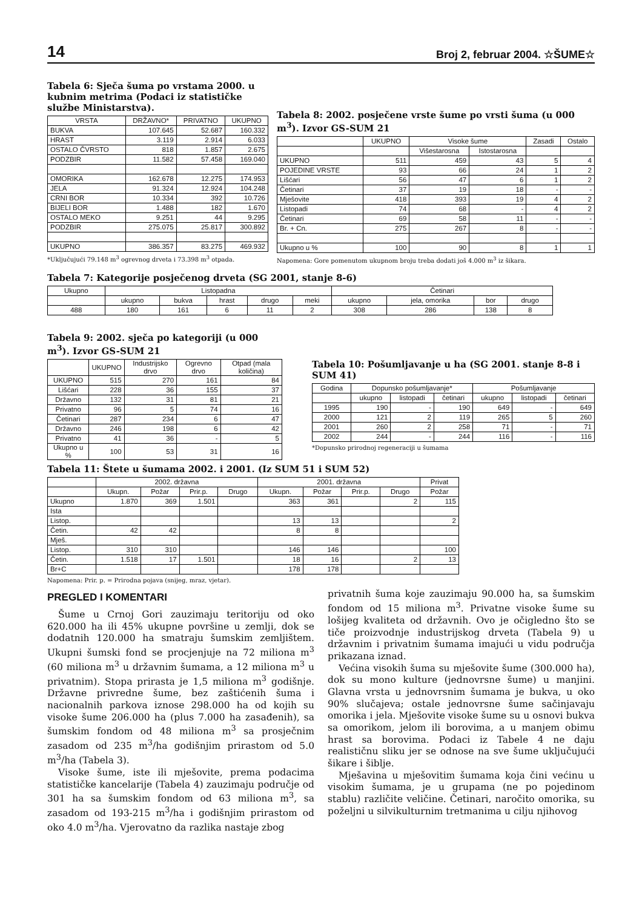14 Broj 2, februar 2004. ☆ŠUME☆
Tabela 6: Sječa šuma po vrstama 2000. u kubnim metrima (Podaci iz statističke službe Ministarstva).
| VRSTA | DRŽAVNO* | PRIVATNO | UKUPNO |
| --- | --- | --- | --- |
| BUKVA | 107.645 | 52.687 | 160.332 |
| HRAST | 3.119 | 2.914 | 6.033 |
| OSTALO ČVRSTO | 818 | 1.857 | 2.675 |
| PODZBIR | 11.582 | 57.458 | 169.040 |
| OMORIKA | 162.678 | 12.275 | 174.953 |
| JELA | 91.324 | 12.924 | 104.248 |
| CRNI BOR | 10.334 | 392 | 10.726 |
| BIJELI BOR | 1.488 | 182 | 1.670 |
| OSTALO MEKO | 9.251 | 44 | 9.295 |
| PODZBIR | 275.075 | 25.817 | 300.892 |
| UKUPNO | 386.357 | 83.275 | 469.932 |
*Uključujući 79.148 m<sup>3</sup> ogrevnog drveta i 73.398 m<sup>3</sup> otpada.
Tabela 8: 2002. posječene vrste šume po vrsti šuma (u 000 m<sup>3</sup>). Izvor GS-SUM 21
| | UKUPNO | Visoke šume | | Zasadi | Ostalo |
| --- | --- | --- | --- | --- | --- |
| | | Višestarosna | Istostarosna | | |
| UKUPNO | 511 | 459 | 43 | 5 | 4 |
| POJEDINE VRSTE | 93 | 66 | 24 | 1 | 2 |
| Lišćari | 56 | 47 | 6 | 1 | 2 |
| Četinari | 37 | 19 | 18 | - | - |
| Mješovite | 418 | 393 | 19 | 4 | 2 |
| Listopadi | 74 | 68 | - | 4 | 2 |
| Četinari | 69 | 58 | 11 | - | - |
| Br. + Cn. | 275 | 267 | 8 | - | - |
| Ukupno u % | 100 | 90 | 8 | 1 | 1 |
Napomena: Gore pomenutom ukupnom broju treba dodati još 4.000 m<sup>3</sup> iz šikara.
Tabela 7: Kategorije posječenog drveta (SG 2001, stanje 8-6)
| Ukupno | Listopadna | | | | | Četinari | | | |
| --- | --- | --- | --- | --- | --- | --- | --- | --- | --- |
| | ukupno | bukva | hrast | drugo | meki | ukupno | jela, omorika | bor | drugo |
| 488 | 180 | 161 | 6 | 11 | 2 | 308 | 286 | 138 | 8 |
Tabela 9: 2002. sječa po kategoriji (u 000 m<sup>3</sup>). Izvor GS-SUM 21
| | UKUPNO | Industrijsko drvo | Ogrevno drvo | Otpad (mala količina) |
| --- | --- | --- | --- | --- |
| UKUPNO | 515 | 270 | 161 | 84 |
| Lišćari | 228 | 36 | 155 | 37 |
| Državno | 132 | 31 | 81 | 21 |
| Privatno | 96 | 5 | 74 | 16 |
| Četinari | 287 | 234 | 6 | 47 |
| Državno | 246 | 198 | 6 | 42 |
| Privatno | 41 | 36 | - | 5 |
| Ukupno u % | 100 | 53 | 31 | 16 |
Tabela 10: Pošumljavanje u ha (SG 2001. stanje 8-8 i SUM 41)
| Godina | Dopunsko pošumljavanje* | | | Pošumljavanje | | |
| --- | --- | --- | --- | --- | --- | --- |
| | ukupno | listopadi | četinari | ukupno | listopadi | četinari |
| 1995 | 190 | - | 190 | 649 | - | 649 |
| 2000 | 121 | 2 | 119 | 265 | 5 | 260 |
| 2001 | 260 | 2 | 258 | 71 | - | 71 |
| 2002 | 244 | - | 244 | 116 | - | 116 |
*Dopunsko prirodnoj regeneraciji u šumama
Tabela 11: Štete u šumama 2002. i 2001. (Iz SUM 51 i SUM 52)
| | 2002. državna | | | | 2001. državna | | | | Privat |
| --- | --- | --- | --- | --- | --- | --- | --- | --- | --- |
| | Ukupn. | Požar | Prir.p. | Drugo | Ukupn. | Požar | Prir.p. | Drugo | Požar |
| Ukupno | 1.870 | 369 | 1.501 | | 363 | 361 | | 2 | 115 |
| Ista | | | | | | | | | |
| Listop. | | | | | 13 | 13 | | | 2 |
| Četin. | 42 | 42 | | | 8 | 8 | | | |
| Mješ. | | | | | | | | | |
| Listop. | 310 | 310 | | | 146 | 146 | | | 100 |
| Četin. | 1.518 | 17 | 1.501 | | 18 | 16 | | 2 | 13 |
| Br+C | | | | | 178 | 178 | | | |
Napomena: Prir. p. = Prirodna pojava (snijeg, mraz, vjetar).
PREGLED I KOMENTARI
Šume u Crnoj Gori zauzimaju teritoriju od oko 620.000 ha ili 45% ukupne površine u zemlji, dok se dodatnih 120.000 ha smatraju šumskim zemljištem. Ukupni šumski fond se procjenjuje na 72 miliona m<sup>3</sup> (60 miliona m<sup>3</sup> u državnim šumama, a 12 miliona m<sup>3</sup> u privatnim). Stopa prirasta je 1,5 miliona m<sup>3</sup> godišnje. Državne privredne šume, bez zaštićenih šuma i nacionalnih parkova iznose 298.000 ha od kojih su visoke šume 206.000 ha (plus 7.000 ha zasađenih), sa šumskim fondom od 48 miliona m<sup>3</sup> sa prosječnim zasadom od 235 m<sup>3</sup>/ha godišnjim prirastom od 5.0 m<sup>3</sup>/ha (Tabela 3).
Visoke šume, iste ili mješovite, prema podacima statističke kancelarije (Tabela 4) zauzimaju područje od 301 ha sa šumskim fondom od 63 miliona m<sup>3</sup>, sa zasadom od 193-215 m<sup>3</sup>/ha i godišnjim prirastom od oko 4.0 m<sup>3</sup>/ha. Vjerovatno da razlika nastaje zbog
privatnih šuma koje zauzimaju 90.000 ha, sa šumskim fondom od 15 miliona m<sup>3</sup>. Privatne visoke šume su lošijeg kvaliteta od državnih. Ovo je očigledno što se tiče proizvodnje industrijskog drveta (Tabela 9) u državnim i privatnim šumama imajući u vidu područja prikazana iznad.
Većina visokih šuma su mješovite šume (300.000 ha), dok su mono kulture (jednovrsne šume) u manjini. Glavna vrsta u jednovrsnim šumama je bukva, u oko 90% slučajeva; ostale jednovrsne šume sačinjavaju omorika i jela. Mješovite visoke šume su u osnovi bukva sa omorikom, jelom ili borovima, a u manjem obimu hrast sa borovima. Podaci iz Tabele 4 ne daju realističnu sliku jer se odnose na sve šume uključujući šikare i šiblje.
Mješavina u mješovitim šumama koja čini većinu u visokim šumama, je u grupama (ne po pojedinom stablu) različite veličine. Četinari, naročito omorika, su poželjni u silvikulturnim tretmanima u cilju njihovog